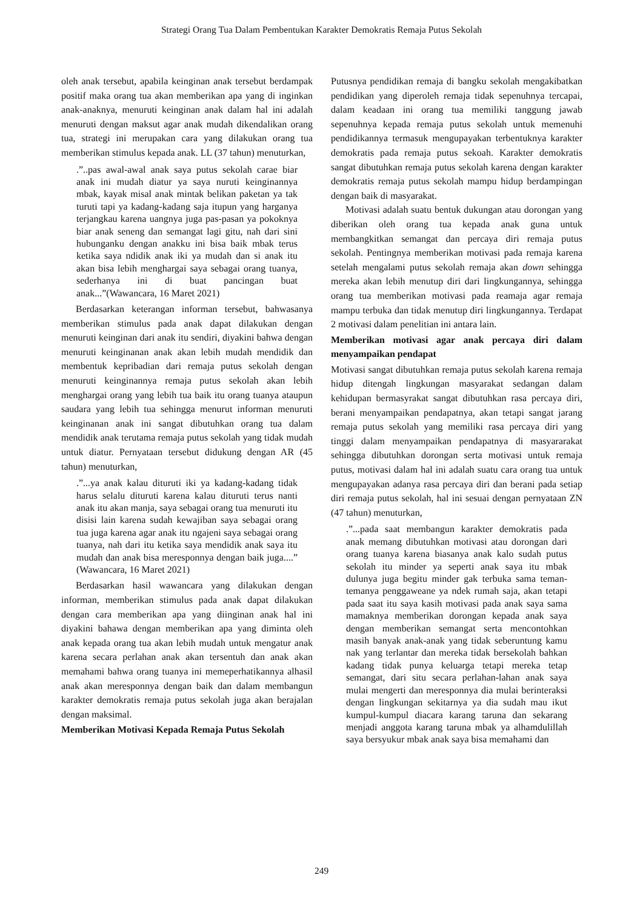Strategi Orang Tua Dalam Pembentukan Karakter Demokratis Remaja Putus Sekolah
oleh anak tersebut, apabila keinginan anak tersebut berdampak positif maka orang tua akan memberikan apa yang di inginkan anak-anaknya, menuruti keinginan anak dalam hal ini adalah menuruti dengan maksut agar anak mudah dikendalikan orang tua, strategi ini merupakan cara yang dilakukan orang tua memberikan stimulus kepada anak. LL (37 tahun) menuturkan,
.”..pas awal-awal anak saya putus sekolah carae biar anak ini mudah diatur ya saya nuruti keinginannya mbak, kayak misal anak mintak belikan paketan ya tak turuti tapi ya kadang-kadang saja itupun yang harganya terjangkau karena uangnya juga pas-pasan ya pokoknya biar anak seneng dan semangat lagi gitu, nah dari sini hubunganku dengan anakku ini bisa baik mbak terus ketika saya ndidik anak iki ya mudah dan si anak itu akan bisa lebih menghargai saya sebagai orang tuanya, sederhanya ini di buat pancingan buat anak...”(Wawancara, 16 Maret 2021)
Berdasarkan keterangan informan tersebut, bahwasanya memberikan stimulus pada anak dapat dilakukan dengan menuruti keinginan dari anak itu sendiri, diyakini bahwa dengan menuruti keinginanan anak akan lebih mudah mendidik dan membentuk kepribadian dari remaja putus sekolah dengan menuruti keinginannya remaja putus sekolah akan lebih menghargai orang yang lebih tua baik itu orang tuanya ataupun saudara yang lebih tua sehingga menurut informan menuruti keinginanan anak ini sangat dibutuhkan orang tua dalam mendidik anak terutama remaja putus sekolah yang tidak mudah untuk diatur. Pernyataan tersebut didukung dengan AR (45 tahun) menuturkan,
.”...ya anak kalau dituruti iki ya kadang-kadang tidak harus selalu dituruti karena kalau dituruti terus nanti anak itu akan manja, saya sebagai orang tua menuruti itu disisi lain karena sudah kewajiban saya sebagai orang tua juga karena agar anak itu ngajeni saya sebagai orang tuanya, nah dari itu ketika saya mendidik anak saya itu mudah dan anak bisa meresponnya dengan baik juga....” (Wawancara, 16 Maret 2021)
Berdasarkan hasil wawancara yang dilakukan dengan informan, memberikan stimulus pada anak dapat dilakukan dengan cara memberikan apa yang diinginan anak hal ini diyakini bahawa dengan memberikan apa yang diminta oleh anak kepada orang tua akan lebih mudah untuk mengatur anak karena secara perlahan anak akan tersentuh dan anak akan memahami bahwa orang tuanya ini memeperhatikannya alhasil anak akan meresponnya dengan baik dan dalam membangun karakter demokratis remaja putus sekolah juga akan berajalan dengan maksimal.
Memberikan Motivasi Kepada Remaja Putus Sekolah
Putusnya pendidikan remaja di bangku sekolah mengakibatkan pendidikan yang diperoleh remaja tidak sepenuhnya tercapai, dalam keadaan ini orang tua memiliki tanggung jawab sepenuhnya kepada remaja putus sekolah untuk memenuhi pendidikannya termasuk mengupayakan terbentuknya karakter demokratis pada remaja putus sekoah. Karakter demokratis sangat dibutuhkan remaja putus sekolah karena dengan karakter demokratis remaja putus sekolah mampu hidup berdampingan dengan baik di masyarakat.
Motivasi adalah suatu bentuk dukungan atau dorongan yang diberikan oleh orang tua kepada anak guna untuk membangkitkan semangat dan percaya diri remaja putus sekolah. Pentingnya memberikan motivasi pada remaja karena setelah mengalami putus sekolah remaja akan down sehingga mereka akan lebih menutup diri dari lingkungannya, sehingga orang tua memberikan motivasi pada reamaja agar remaja mampu terbuka dan tidak menutup diri lingkungannya. Terdapat 2 motivasi dalam penelitian ini antara lain.
Memberikan motivasi agar anak percaya diri dalam menyampaikan pendapat
Motivasi sangat dibutuhkan remaja putus sekolah karena remaja hidup ditengah lingkungan masyarakat sedangan dalam kehidupan bermasyrakat sangat dibutuhkan rasa percaya diri, berani menyampaikan pendapatnya, akan tetapi sangat jarang remaja putus sekolah yang memiliki rasa percaya diri yang tinggi dalam menyampaikan pendapatnya di masyararakat sehingga dibutuhkan dorongan serta motivasi untuk remaja putus, motivasi dalam hal ini adalah suatu cara orang tua untuk mengupayakan adanya rasa percaya diri dan berani pada setiap diri remaja putus sekolah, hal ini sesuai dengan pernyataan ZN (47 tahun) menuturkan,
.”...pada saat membangun karakter demokratis pada anak memang dibutuhkan motivasi atau dorongan dari orang tuanya karena biasanya anak kalo sudah putus sekolah itu minder ya seperti anak saya itu mbak dulunya juga begitu minder gak terbuka sama teman-temanya penggaweane ya ndek rumah saja, akan tetapi pada saat itu saya kasih motivasi pada anak saya sama mamaknya memberikan dorongan kepada anak saya dengan memberikan semangat serta mencontohkan masih banyak anak-anak yang tidak seberuntung kamu nak yang terlantar dan mereka tidak bersekolah bahkan kadang tidak punya keluarga tetapi mereka tetap semangat, dari situ secara perlahan-lahan anak saya mulai mengerti dan meresponnya dia mulai berinteraksi dengan lingkungan sekitarnya ya dia sudah mau ikut kumpul-kumpul diacara karang taruna dan sekarang menjadi anggota karang taruna mbak ya alhamdulillah saya bersyukur mbak anak saya bisa memahami dan
249